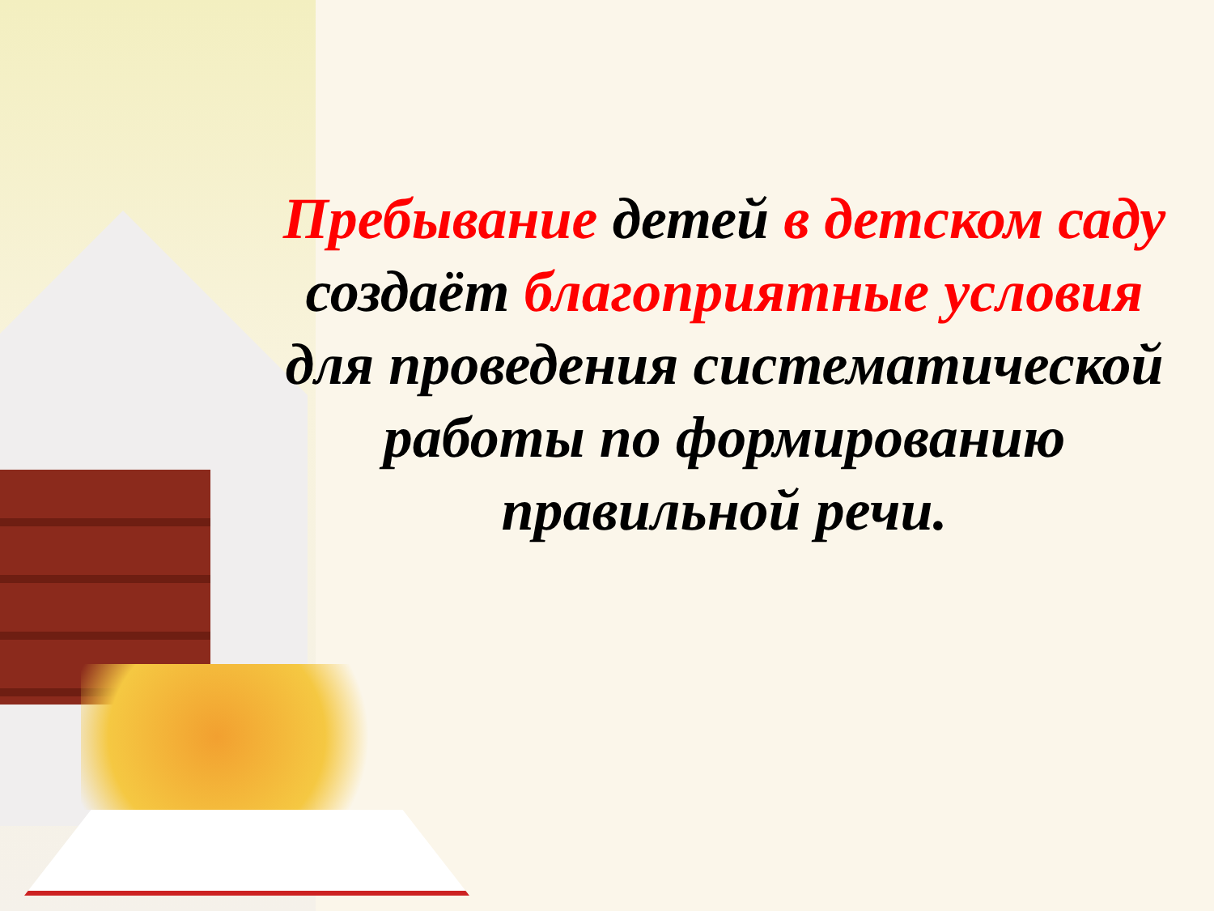Пребывание детей в детском саду создаёт благоприятные условия для проведения систематической работы по формированию правильной речи.